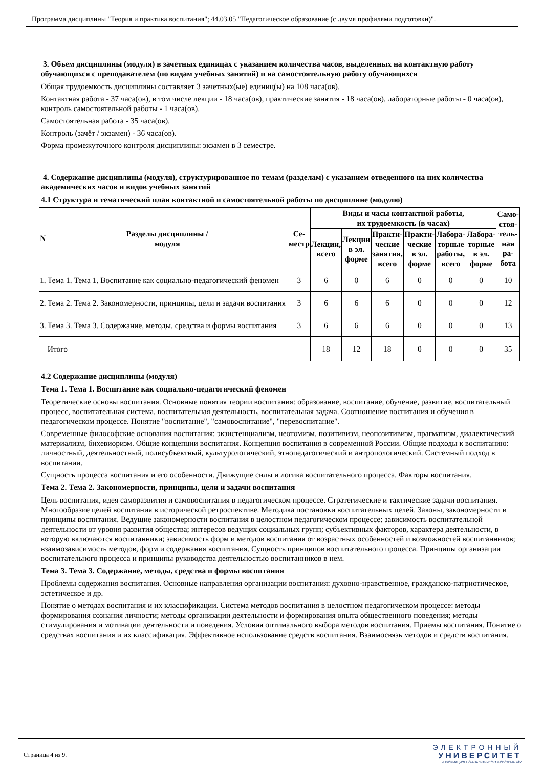Программа дисциплины "Теория и практика воспитания"; 44.03.05 "Педагогическое образование (с двумя профилями подготовки)".
3. Объем дисциплины (модуля) в зачетных единицах с указанием количества часов, выделенных на контактную работу обучающихся с преподавателем (по видам учебных занятий) и на самостоятельную работу обучающихся
Общая трудоемкость дисциплины составляет 3 зачетных(ые) единиц(ы) на 108 часа(ов).
Контактная работа - 37 часа(ов), в том числе лекции - 18 часа(ов), практические занятия - 18 часа(ов), лабораторные работы - 0 часа(ов), контроль самостоятельной работы - 1 часа(ов).
Самостоятельная работа - 35 часа(ов).
Контроль (зачёт / экзамен) - 36 часа(ов).
Форма промежуточного контроля дисциплины: экзамен в 3 семестре.
4. Содержание дисциплины (модуля), структурированное по темам (разделам) с указанием отведенного на них количества академических часов и видов учебных занятий
4.1 Структура и тематический план контактной и самостоятельной работы по дисциплине (модулю)
| N | Разделы дисциплины / модуля | Се- местр | Виды и часы контактной работы, их трудоемкость (в часах) | | | | | | Само- стоя- тель- ная ра- бота |
| --- | --- | --- | --- | --- | --- | --- | --- | --- | --- |
| | | | Лекции, всего | Лекции в эл. форме | Практи- ческие занятия, всего | Практи- ческие в эл. форме | Лабора- торные работы, всего | Лабора- торные в эл. форме | |
| 1. | Тема 1. Тема 1. Воспитание как социально-педагогический феномен | 3 | 6 | 0 | 6 | 0 | 0 | 0 | 10 |
| 2. | Тема 2. Тема 2. Закономерности, принципы, цели и задачи воспитания | 3 | 6 | 6 | 6 | 0 | 0 | 0 | 12 |
| 3. | Тема 3. Тема 3. Содержание, методы, средства и формы воспитания | 3 | 6 | 6 | 6 | 0 | 0 | 0 | 13 |
| | Итого | | 18 | 12 | 18 | 0 | 0 | 0 | 35 |
4.2 Содержание дисциплины (модуля)
Тема 1. Тема 1. Воспитание как социально-педагогический феномен
Теоретические основы воспитания. Основные понятия теории воспитания: образование, воспитание, обучение, развитие, воспитательный процесс, воспитательная система, воспитательная деятельность, воспитательная задача. Соотношение воспитания и обучения в педагогическом процессе. Понятие "воспитание", "самовоспитание", "перевоспитание".
Современные философские основания воспитания: экзистенциализм, неотомизм, позитивизм, неопозитивизм, прагматизм, диалектический материализм, бихевиоризм. Общие концепции воспитания. Концепция воспитания в современной России. Общие подходы к воспитанию: личностный, деятельностный, полисубъектный, культурологический, этнопедагогический и антропологический. Системный подход в воспитании.
Сущность процесса воспитания и его особенности. Движущие силы и логика воспитательного процесса. Факторы воспитания.
Тема 2. Тема 2. Закономерности, принципы, цели и задачи воспитания
Цель воспитания, идея саморазвития и самовоспитания в педагогическом процессе. Стратегические и тактические задачи воспитания. Многообразие целей воспитания в исторической ретроспективе. Методика постановки воспитательных целей. Законы, закономерности и принципы воспитания. Ведущие закономерности воспитания в целостном педагогическом процессе: зависимость воспитательной деятельности от уровня развития общества; интересов ведущих социальных групп; субъективных факторов, характера деятельности, в которую включаются воспитанники; зависимость форм и методов воспитания от возрастных особенностей и возможностей воспитанников; взаимозависимость методов, форм и содержания воспитания. Сущность принципов воспитательного процесса. Принципы организации воспитательного процесса и принципы руководства деятельностью воспитанников в нем.
Тема 3. Тема 3. Содержание, методы, средства и формы воспитания
Проблемы содержания воспитания. Основные направления организации воспитания: духовно-нравственное, гражданско-патриотическое, эстетическое и др.
Понятие о методах воспитания и их классификации. Система методов воспитания в целостном педагогическом процессе: методы формирования сознания личности; методы организации деятельности и формирования опыта общественного поведения; методы стимулирования и мотивации деятельности и поведения. Условия оптимального выбора методов воспитания. Приемы воспитания. Понятие о средствах воспитания и их классификация. Эффективное использование средств воспитания. Взаимосвязь методов и средств воспитания.
Страница 4 из 9.
ЭЛЕКТРОННЫЙ
УНИВЕРСИТЕТ
ИНФОРМАЦИОННО-АНАЛИТИЧЕСКАЯ СИСТЕМА КФУ